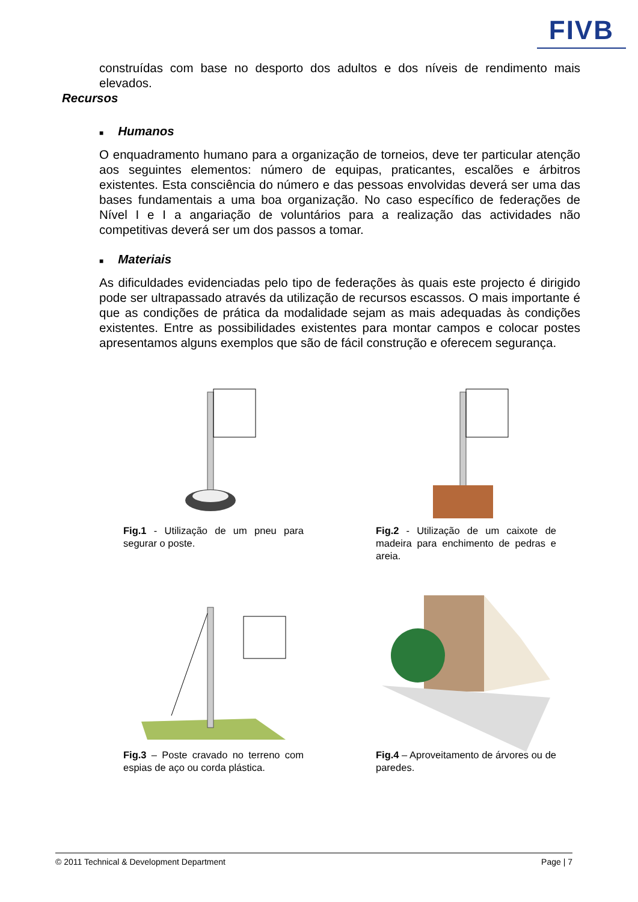FIVB
construídas com base no desporto dos adultos e dos níveis de rendimento mais elevados.
Recursos
■ Humanos
O enquadramento humano para a organização de torneios, deve ter particular atenção aos seguintes elementos: número de equipas, praticantes, escalões e árbitros existentes. Esta consciência do número e das pessoas envolvidas deverá ser uma das bases fundamentais a uma boa organização. No caso específico de federações de Nível I e I a angariação de voluntários para a realização das actividades não competitivas deverá ser um dos passos a tomar.
■ Materiais
As dificuldades evidenciadas pelo tipo de federações às quais este projecto é dirigido pode ser ultrapassado através da utilização de recursos escassos. O mais importante é que as condições de prática da modalidade sejam as mais adequadas às condições existentes. Entre as possibilidades existentes para montar campos e colocar postes apresentamos alguns exemplos que são de fácil construção e oferecem segurança.
Fig.1 - Utilização de um pneu para segurar o poste.
Fig.2 - Utilização de um caixote de madeira para enchimento de pedras e areia.
Fig.3 – Poste cravado no terreno com espias de aço ou corda plástica.
Fig.4 – Aproveitamento de árvores ou de paredes.
© 2011 Technical & Development Department Page | 7